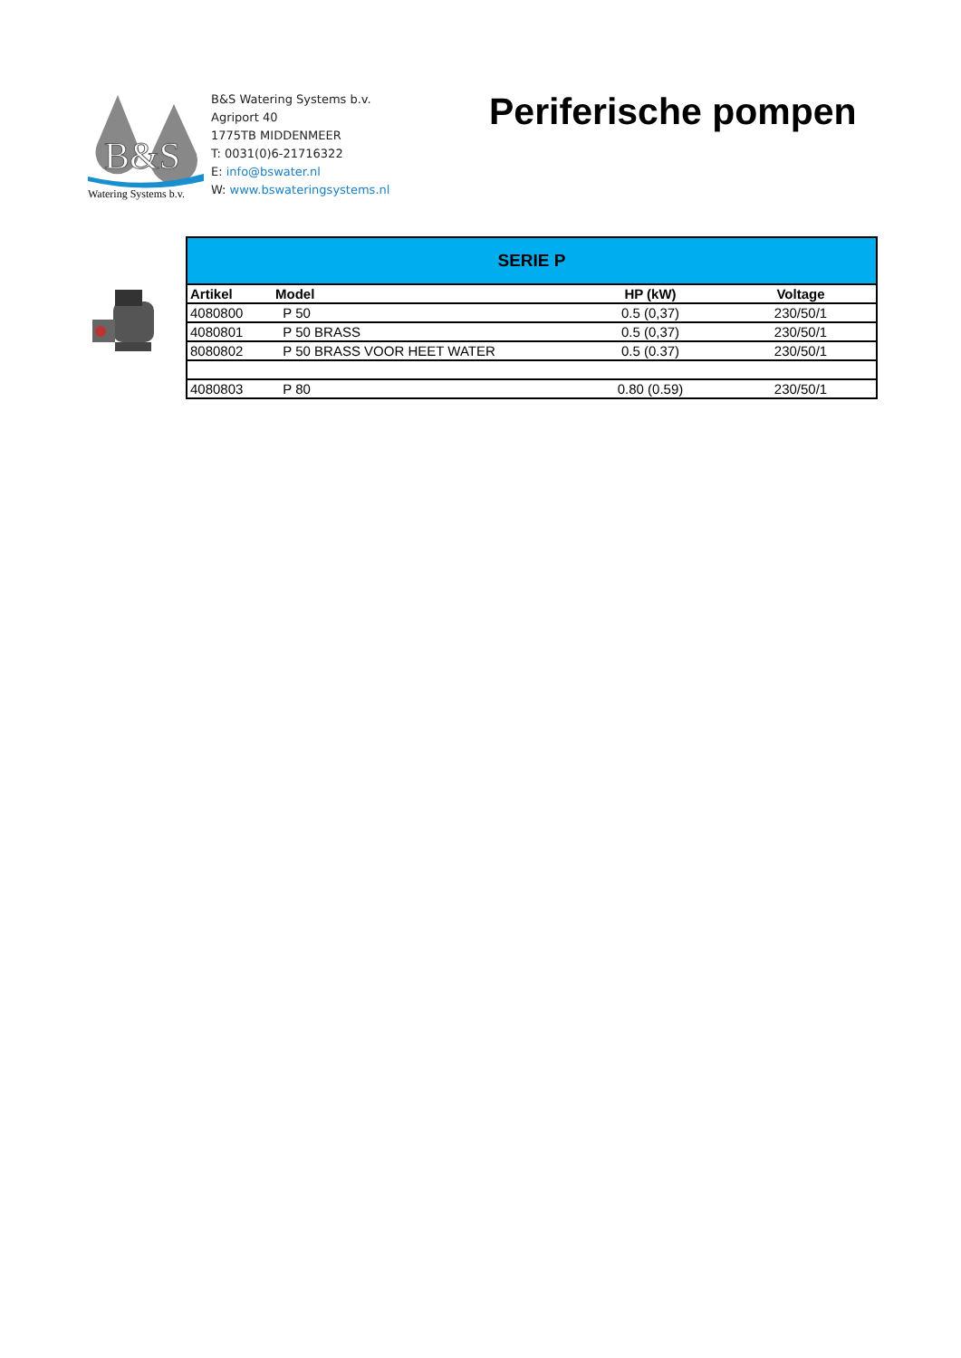B&S
Watering Systems b.v.
B&S Watering Systems b.v.
Agriport 40
1775TB MIDDENMEER
T: 0031(0)6-21716322
E: info@bswater.nl
W: www.bswateringsystems.nl
Periferische pompen
| SERIE P | | | |
| Artikel | Model | HP (kW) | Voltage |
| 4080800 | P 50 | 0.5 (0,37) | 230/50/1 |
| 4080801 | P 50 BRASS | 0.5 (0,37) | 230/50/1 |
| 8080802 | P 50 BRASS VOOR HEET WATER | 0.5 (0.37) | 230/50/1 |
| 4080803 | P 80 | 0.80 (0.59) | 230/50/1 |